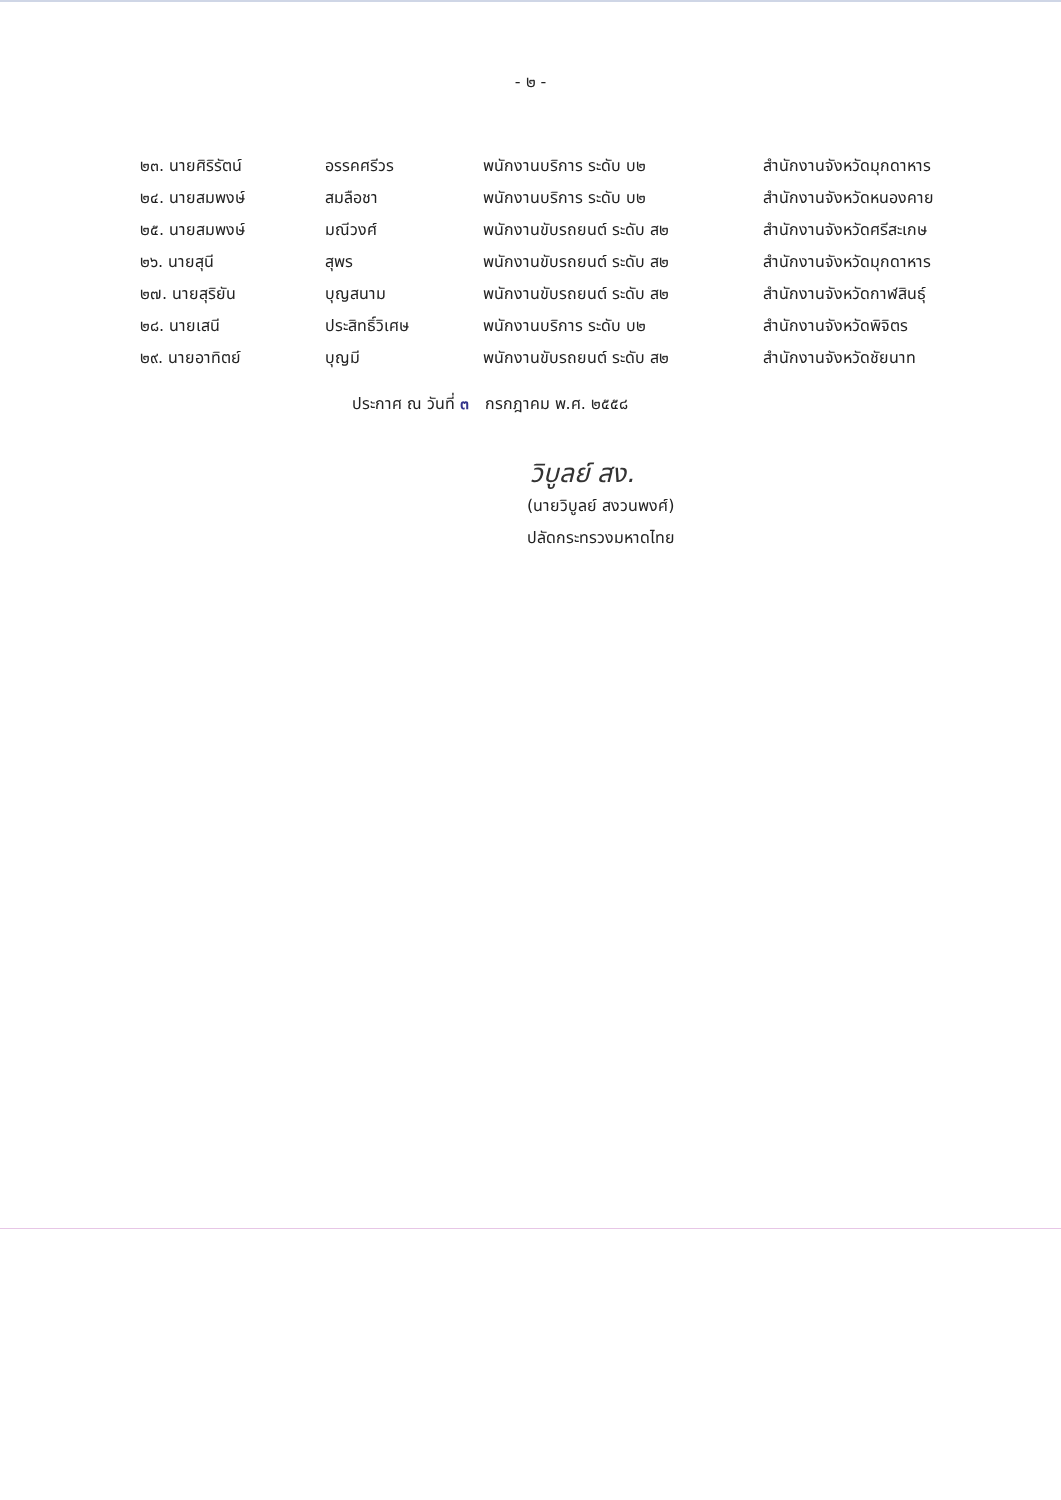- ๒ -
| ๒๓. นายศิริรัตน์ | อรรคศรีวร | พนักงานบริการ ระดับ บ๒ | สำนักงานจังหวัดมุกดาหาร |
| ๒๔. นายสมพงษ์ | สมลือชา | พนักงานบริการ ระดับ บ๒ | สำนักงานจังหวัดหนองคาย |
| ๒๕. นายสมพงษ์ | มณีวงศ์ | พนักงานขับรถยนต์ ระดับ ส๒ | สำนักงานจังหวัดศรีสะเกษ |
| ๒๖. นายสุนี | สุพร | พนักงานขับรถยนต์ ระดับ ส๒ | สำนักงานจังหวัดมุกดาหาร |
| ๒๗. นายสุริยัน | บุญสนาม | พนักงานขับรถยนต์ ระดับ ส๒ | สำนักงานจังหวัดกาฬสินธุ์ |
| ๒๘. นายเสนี | ประสิทธิ์วิเศษ | พนักงานบริการ ระดับ บ๒ | สำนักงานจังหวัดพิจิตร |
| ๒๙. นายอาทิตย์ | บุญมี | พนักงานขับรถยนต์ ระดับ ส๒ | สำนักงานจังหวัดชัยนาท |
ประกาศ ณ วันที่ ๓ กรกฎาคม พ.ศ. ๒๕๕๘
วิบูลย์ สง.
(นายวิบูลย์ สงวนพงศ์)
ปลัดกระทรวงมหาดไทย